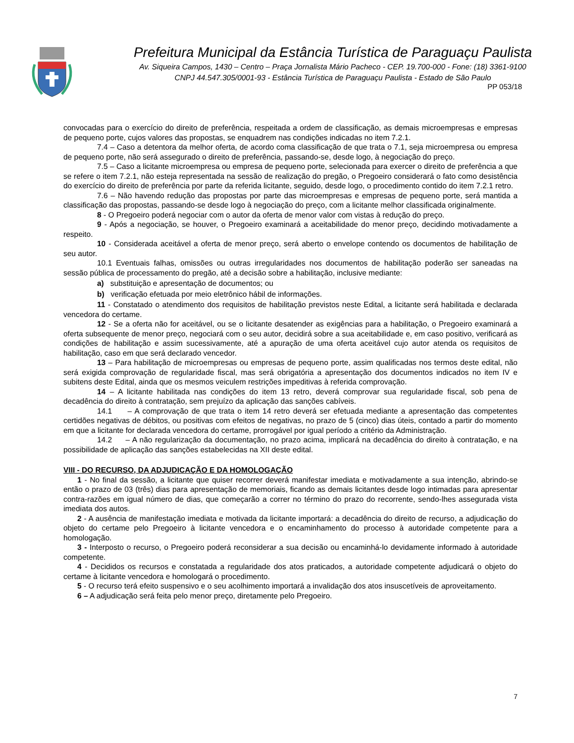Prefeitura Municipal da Estância Turística de Paraguaçu Paulista
Av. Siqueira Campos, 1430 – Centro – Praça Jornalista Mário Pacheco - CEP. 19.700-000 - Fone: (18) 3361-9100
CNPJ 44.547.305/0001-93 - Estância Turística de Paraguaçu Paulista - Estado de São Paulo
PP 053/18
convocadas para o exercício do direito de preferência, respeitada a ordem de classificação, as demais microempresas e empresas de pequeno porte, cujos valores das propostas, se enquadrem nas condições indicadas no item 7.2.1.
7.4 – Caso a detentora da melhor oferta, de acordo coma classificação de que trata o 7.1, seja microempresa ou empresa de pequeno porte, não será assegurado o direito de preferência, passando-se, desde logo, à negociação do preço.
7.5 – Caso a licitante microempresa ou empresa de pequeno porte, selecionada para exercer o direito de preferência a que se refere o item 7.2.1, não esteja representada na sessão de realização do pregão, o Pregoeiro considerará o fato como desistência do exercício do direito de preferência por parte da referida licitante, seguido, desde logo, o procedimento contido do item 7.2.1 retro.
7.6 – Não havendo redução das propostas por parte das microempresas e empresas de pequeno porte, será mantida a classificação das propostas, passando-se desde logo à negociação do preço, com a licitante melhor classificada originalmente.
8 - O Pregoeiro poderá negociar com o autor da oferta de menor valor com vistas à redução do preço.
9 - Após a negociação, se houver, o Pregoeiro examinará a aceitabilidade do menor preço, decidindo motivadamente a respeito.
10 - Considerada aceitável a oferta de menor preço, será aberto o envelope contendo os documentos de habilitação de seu autor.
10.1 Eventuais falhas, omissões ou outras irregularidades nos documentos de habilitação poderão ser saneadas na sessão pública de processamento do pregão, até a decisão sobre a habilitação, inclusive mediante:
a) substituição e apresentação de documentos; ou
b) verificação efetuada por meio eletrônico hábil de informações.
11 - Constatado o atendimento dos requisitos de habilitação previstos neste Edital, a licitante será habilitada e declarada vencedora do certame.
12 - Se a oferta não for aceitável, ou se o licitante desatender as exigências para a habilitação, o Pregoeiro examinará a oferta subsequente de menor preço, negociará com o seu autor, decidirá sobre a sua aceitabilidade e, em caso positivo, verificará as condições de habilitação e assim sucessivamente, até a apuração de uma oferta aceitável cujo autor atenda os requisitos de habilitação, caso em que será declarado vencedor.
13 – Para habilitação de microempresas ou empresas de pequeno porte, assim qualificadas nos termos deste edital, não será exigida comprovação de regularidade fiscal, mas será obrigatória a apresentação dos documentos indicados no item IV e subitens deste Edital, ainda que os mesmos veiculem restrições impeditivas à referida comprovação.
14 – A licitante habilitada nas condições do item 13 retro, deverá comprovar sua regularidade fiscal, sob pena de decadência do direito à contratação, sem prejuízo da aplicação das sanções cabíveis.
14.1 – A comprovação de que trata o item 14 retro deverá ser efetuada mediante a apresentação das competentes certidões negativas de débitos, ou positivas com efeitos de negativas, no prazo de 5 (cinco) dias úteis, contado a partir do momento em que a licitante for declarada vencedora do certame, prorrogável por igual período a critério da Administração.
14.2 – A não regularização da documentação, no prazo acima, implicará na decadência do direito à contratação, e na possibilidade de aplicação das sanções estabelecidas na XII deste edital.
VIII - DO RECURSO, DA ADJUDICAÇÃO E DA HOMOLOGAÇÃO
1 - No final da sessão, a licitante que quiser recorrer deverá manifestar imediata e motivadamente a sua intenção, abrindo-se então o prazo de 03 (três) dias para apresentação de memoriais, ficando as demais licitantes desde logo intimadas para apresentar contra-razões em igual número de dias, que começarão a correr no término do prazo do recorrente, sendo-lhes assegurada vista imediata dos autos.
2 - A ausência de manifestação imediata e motivada da licitante importará: a decadência do direito de recurso, a adjudicação do objeto do certame pelo Pregoeiro à licitante vencedora e o encaminhamento do processo à autoridade competente para a homologação.
3 - Interposto o recurso, o Pregoeiro poderá reconsiderar a sua decisão ou encaminhá-lo devidamente informado à autoridade competente.
4 - Decididos os recursos e constatada a regularidade dos atos praticados, a autoridade competente adjudicará o objeto do certame à licitante vencedora e homologará o procedimento.
5 - O recurso terá efeito suspensivo e o seu acolhimento importará a invalidação dos atos insuscetíveis de aproveitamento.
6 – A adjudicação será feita pelo menor preço, diretamente pelo Pregoeiro.
7